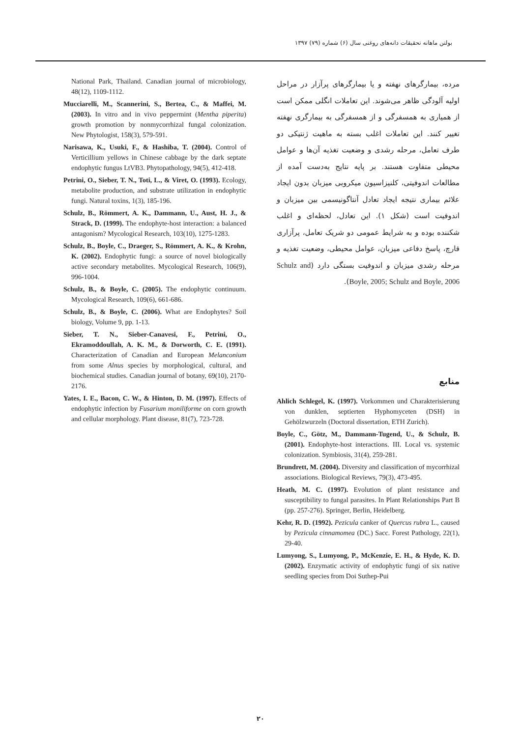بولتن ماهانه تحقیقات دانه‌های روغنی سال (۶) شماره (۷۹) ۱۳۹۷
مرده، بیمارگرهای نهفته و یا بیمارگرهای پرآزار در مراحل اولیه آلودگی ظاهر می‌شوند. این تعاملات انگلی ممکن است از همیاری به همسفرگی و از همسفرگی به بیمارگری نهفته تغییر کنند. این تعاملات اغلب بسته به ماهیت ژنتیکی دو طرف تعامل، مرحله رشدی و وضعیت تغذیه آن‌ها و عوامل محیطی متفاوت هستند. بر پایه نتایج به‌دست آمده از مطالعات اندوفیتی، کلنیزاسیون میکروبی میزبان بدون ایجاد علائم بیماری نتیجه ایجاد تعادل آنتاگونیسمی بین میزبان و اندوفیت است (شکل ۱). این تعادل، لحظه‌ای و اغلب شکننده بوده و به شرایط عمومی دو شریک تعامل، پرآزاری قارچ، پاسخ دفاعی میزبان، عوامل محیطی، وضعیت تغذیه و مرحله رشدی میزبان و اندوفیت بستگی دارد (Schulz and Boyle, 2005; Schulz and Boyle, 2006).
منابع
Ahlich Schlegel, K. (1997). Vorkommen und Charakterisierung von dunklen, septierten Hyphomyceten (DSH) in Gehölzwurzeln (Doctoral dissertation, ETH Zurich).
Boyle, C., Götz, M., Dammann-Tugend, U., & Schulz, B. (2001). Endophyte-host interactions. III. Local vs. systemic colonization. Symbiosis, 31(4), 259-281.
Brundrett, M. (2004). Diversity and classification of mycorrhizal associations. Biological Reviews, 79(3), 473-495.
Heath, M. C. (1997). Evolution of plant resistance and susceptibility to fungal parasites. In Plant Relationships Part B (pp. 257-276). Springer, Berlin, Heidelberg.
Kehr, R. D. (1992). Pezicula canker of Quercus rubra L., caused by Pezicula cinnamomea (DC.) Sacc. Forest Pathology, 22(1), 29-40.
Lumyong, S., Lumyong, P., McKenzie, E. H., & Hyde, K. D. (2002). Enzymatic activity of endophytic fungi of six native seedling species from Doi Suthep-Pui
National Park, Thailand. Canadian journal of microbiology, 48(12), 1109-1112.
Mucciarelli, M., Scannerini, S., Bertea, C., & Maffei, M. (2003). In vitro and in vivo peppermint (Mentha piperita) growth promotion by nonmycorrhizal fungal colonization. New Phytologist, 158(3), 579-591.
Narisawa, K., Usuki, F., & Hashiba, T. (2004). Control of Verticillium yellows in Chinese cabbage by the dark septate endophytic fungus LtVB3. Phytopathology, 94(5), 412-418.
Petrini, O., Sieber, T. N., Toti, L., & Viret, O. (1993). Ecology, metabolite production, and substrate utilization in endophytic fungi. Natural toxins, 1(3), 185-196.
Schulz, B., Römmert, A. K., Dammann, U., Aust, H. J., & Strack, D. (1999). The endophyte-host interaction: a balanced antagonism? Mycological Research, 103(10), 1275-1283.
Schulz, B., Boyle, C., Draeger, S., Römmert, A. K., & Krohn, K. (2002). Endophytic fungi: a source of novel biologically active secondary metabolites. Mycological Research, 106(9), 996-1004.
Schulz, B., & Boyle, C. (2005). The endophytic continuum. Mycological Research, 109(6), 661-686.
Schulz, B., & Boyle, C. (2006). What are Endophytes? Soil biology, Volume 9, pp. 1-13.
Sieber, T. N., Sieber-Canavesi, F., Petrini, O., Ekramoddoullah, A. K. M., & Dorworth, C. E. (1991). Characterization of Canadian and European Melanconium from some Alnus species by morphological, cultural, and biochemical studies. Canadian journal of botany, 69(10), 2170-2176.
Yates, I. E., Bacon, C. W., & Hinton, D. M. (1997). Effects of endophytic infection by Fusarium moniliforme on corn growth and cellular morphology. Plant disease, 81(7), 723-728.
۲۰